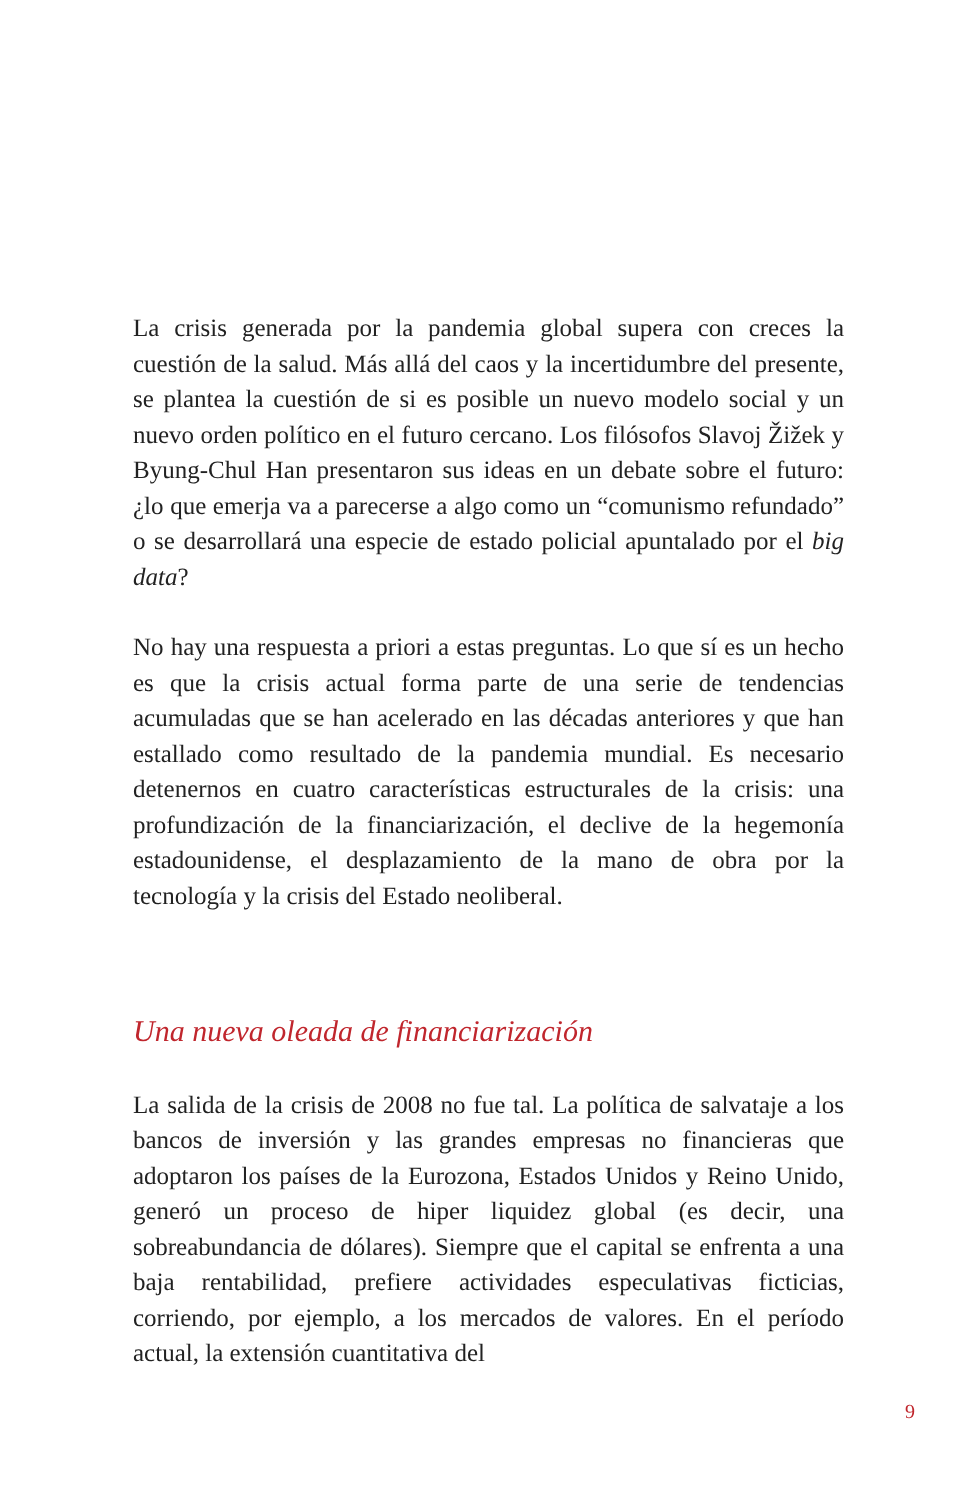La crisis generada por la pandemia global supera con creces la cuestión de la salud. Más allá del caos y la incertidumbre del presente, se plantea la cuestión de si es posible un nuevo modelo social y un nuevo orden político en el futuro cercano. Los filósofos Slavoj Žižek y Byung-Chul Han presentaron sus ideas en un debate sobre el futuro: ¿lo que emerja va a parecerse a algo como un “comunismo refundado” o se desarrollará una especie de estado policial apuntalado por el big data?
No hay una respuesta a priori a estas preguntas. Lo que sí es un hecho es que la crisis actual forma parte de una serie de tendencias acumuladas que se han acelerado en las décadas anteriores y que han estallado como resultado de la pandemia mundial. Es necesario detenernos en cuatro características estructurales de la crisis: una profundización de la financiarización, el declive de la hegemonía estadounidense, el desplazamiento de la mano de obra por la tecnología y la crisis del Estado neoliberal.
Una nueva oleada de financiarización
La salida de la crisis de 2008 no fue tal. La política de salvataje a los bancos de inversión y las grandes empresas no financieras que adoptaron los países de la Eurozona, Estados Unidos y Reino Unido, generó un proceso de hiper liquidez global (es decir, una sobreabundancia de dólares). Siempre que el capital se enfrenta a una baja rentabilidad, prefiere actividades especulativas ficticias, corriendo, por ejemplo, a los mercados de valores. En el período actual, la extensión cuantitativa del
9